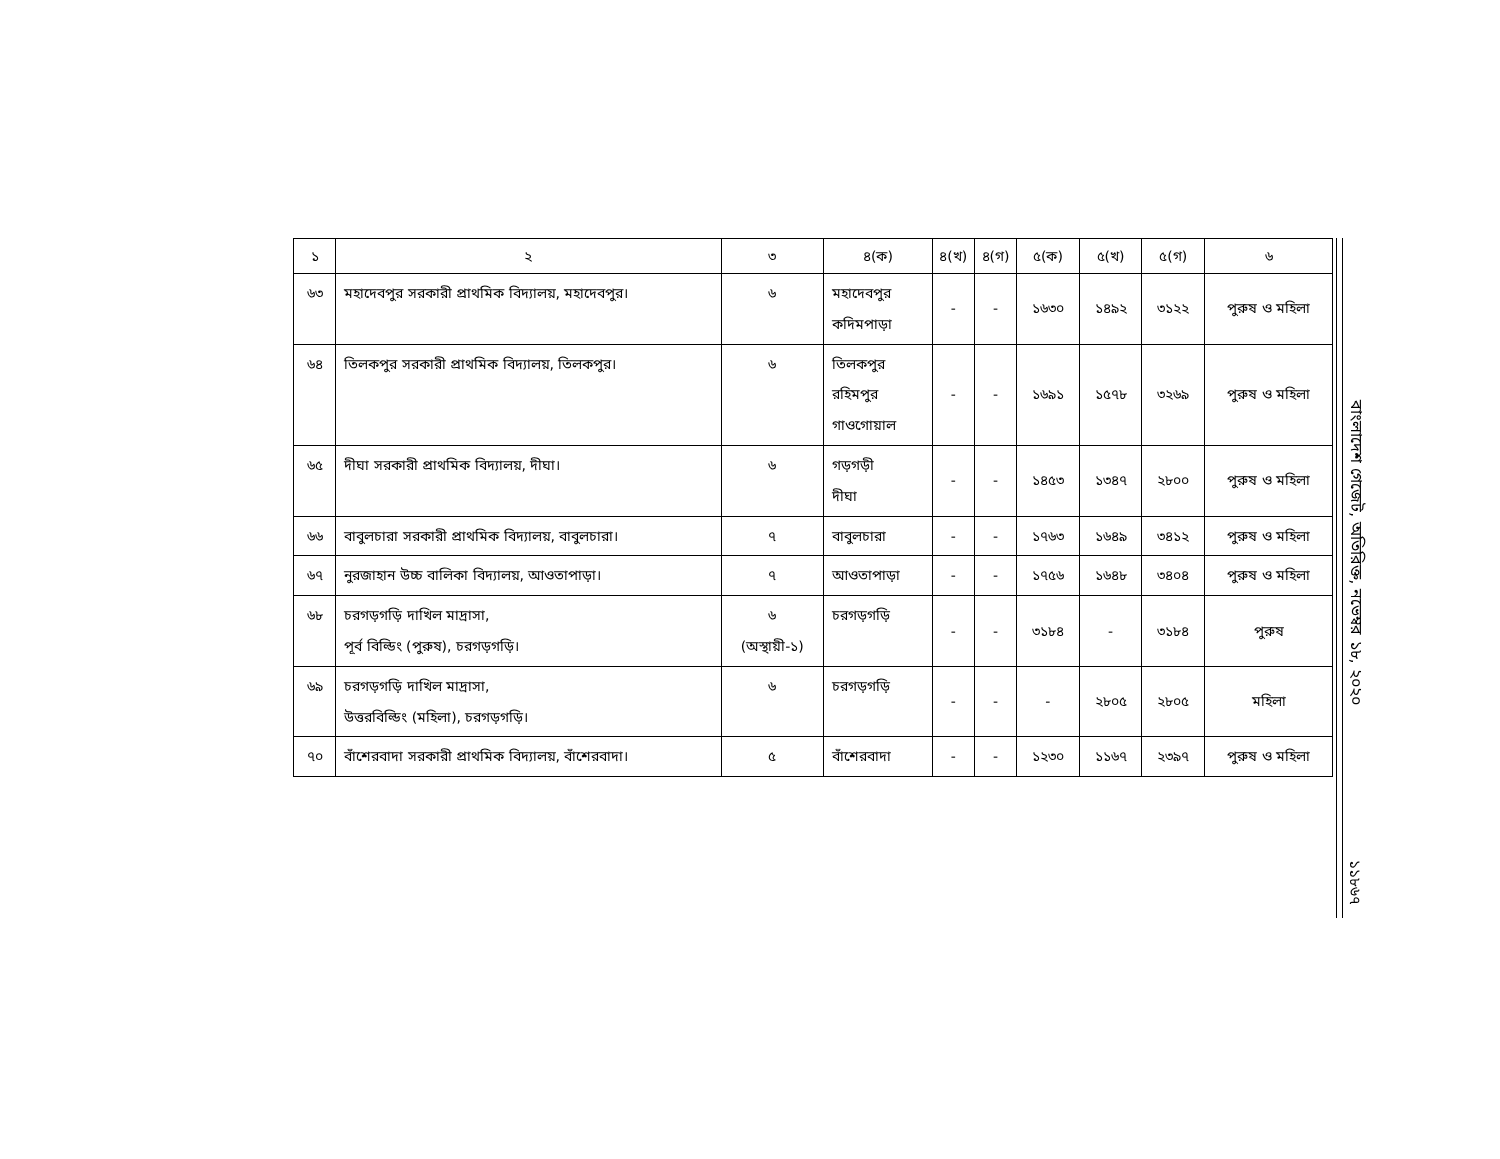| ১ | ২ | ৩ | ৪(ক) | ৪(খ) | ৪(গ) | ৫(ক) | ৫(খ) | ৫(গ) | ৬ |
| --- | --- | --- | --- | --- | --- | --- | --- | --- | --- |
| ৬৩ | মহাদেবপুর সরকারী প্রাথমিক বিদ্যালয়, মহাদেবপুর। | ৬ | মহাদেবপুর কদিমপাড়া | - | - | ১৬৩০ | ১৪৯২ | ৩১২২ | পুরুষ ও মহিলা |
| ৬৪ | তিলকপুর সরকারী প্রাথমিক বিদ্যালয়, তিলকপুর। | ৬ | তিলকপুর রহিমপুর গাওগোয়াল | - | - | ১৬৯১ | ১৫৭৮ | ৩২৬৯ | পুরুষ ও মহিলা |
| ৬৫ | দীঘা সরকারী প্রাথমিক বিদ্যালয়, দীঘা। | ৬ | গড়গড়ী দীঘা | - | - | ১৪৫৩ | ১৩৪৭ | ২৮০০ | পুরুষ ও মহিলা |
| ৬৬ | বাবুলচারা সরকারী প্রাথমিক বিদ্যালয়, বাবুলচারা। | ৭ | বাবুলচারা | - | - | ১৭৬৩ | ১৬৪৯ | ৩৪১২ | পুরুষ ও মহিলা |
| ৬৭ | নুরজাহান উচ্চ বালিকা বিদ্যালয়, আওতাপাড়া। | ৭ | আওতাপাড়া | - | - | ১৭৫৬ | ১৬৪৮ | ৩৪০৪ | পুরুষ ও মহিলা |
| ৬৮ | চরগড়গড়ি দাখিল মাদ্রাসা, পূর্ব বিল্ডিং (পুরুষ), চরগড়গড়ি। | ৬ (অস্থায়ী-১) | চরগড়গড়ি | - | - | ৩১৮৪ | - | ৩১৮৪ | পুরুষ |
| ৬৯ | চরগড়গড়ি দাখিল মাদ্রাসা, উত্তরবিল্ডিং (মহিলা), চরগড়গড়ি। | ৬ | চরগড়গড়ি | - | - | - | ২৮০৫ | ২৮০৫ | মহিলা |
| ৭০ | বাঁশেরবাদা সরকারী প্রাথমিক বিদ্যালয়, বাঁশেরবাদা। | ৫ | বাঁশেরবাদা | - | - | ১২৩০ | ১১৬৭ | ২৩৯৭ | পুরুষ ও মহিলা |
বাংলাদেশ গেজেট, অতিরিক্ত, নভেম্বর ১৮, ২০২০
১১৮৬৭